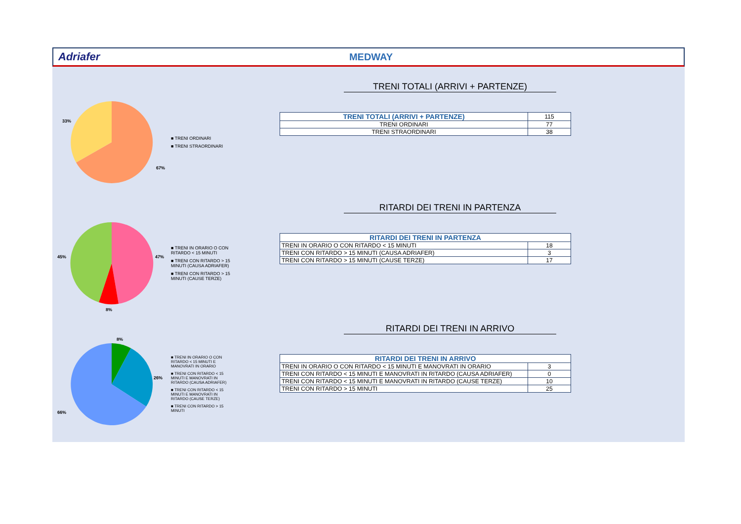Adriafer MEDWAY
33%
67%
■ TRENI ORDINARI
■ TRENI STRAORDINARI
TRENI TOTALI (ARRIVI + PARTENZE)
| TRENI TOTALI (ARRIVI + PARTENZE) | 115 |
| TRENI ORDINARI | 77 |
| TRENI STRAORDINARI | 38 |
45%
47%
8%
■ TRENI IN ORARIO O CON RITARDO < 15 MINUTI
■ TRENI CON RITARDO > 15 MINUTI (CAUSA ADRIAFER)
■ TRENI CON RITARDO > 15 MINUTI (CAUSE TERZE)
RITARDI DEI TRENI IN PARTENZA
| RITARDI DEI TRENI IN PARTENZA | |
| --- | --- |
| TRENI IN ORARIO O CON RITARDO < 15 MINUTI | 18 |
| TRENI CON RITARDO > 15 MINUTI (CAUSA ADRIAFER) | 3 |
| TRENI CON RITARDO > 15 MINUTI (CAUSE TERZE) | 17 |
8%
26%
66%
■ TRENI IN ORARIO O CON RITARDO < 15 MINUTI E MANOVRATI IN ORARIO
■ TRENI CON RITARDO < 15 MINUTI E MANOVRATI IN RITARDO (CAUSA ADRIAFER)
■ TRENI CON RITARDO < 15 MINUTI E MANOVRATI IN RITARDO (CAUSE TERZE)
■ TRENI CON RITARDO > 15 MINUTI
RITARDI DEI TRENI IN ARRIVO
| RITARDI DEI TRENI IN ARRIVO | |
| --- | --- |
| TRENI IN ORARIO O CON RITARDO < 15 MINUTI E MANOVRATI IN ORARIO | 3 |
| TRENI CON RITARDO < 15 MINUTI E MANOVRATI IN RITARDO (CAUSA ADRIAFER) | 0 |
| TRENI CON RITARDO < 15 MINUTI E MANOVRATI IN RITARDO (CAUSE TERZE) | 10 |
| TRENI CON RITARDO > 15 MINUTI | 25 |